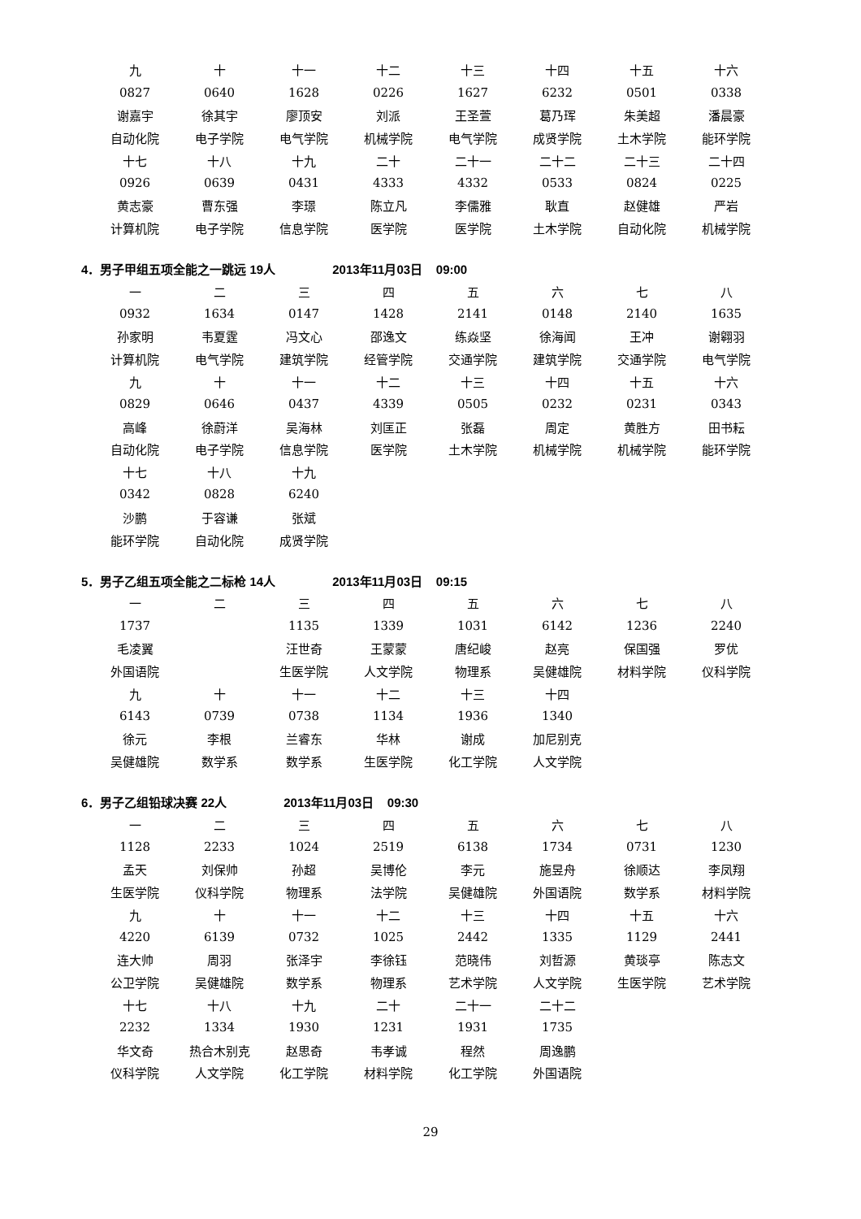| 九 | 十 | 十一 | 十二 | 十三 | 十四 | 十五 | 十六 |
| 0827 | 0640 | 1628 | 0226 | 1627 | 6232 | 0501 | 0338 |
| 谢嘉宇 | 徐其宇 | 廖顶安 | 刘派 | 王圣萱 | 葛乃珲 | 朱美超 | 潘晨豪 |
| 自动化院 | 电子学院 | 电气学院 | 机械学院 | 电气学院 | 成贤学院 | 土木学院 | 能环学院 |
| 十七 | 十八 | 十九 | 二十 | 二十一 | 二十二 | 二十三 | 二十四 |
| 0926 | 0639 | 0431 | 4333 | 4332 | 0533 | 0824 | 0225 |
| 黄志豪 | 曹东强 | 李璟 | 陈立凡 | 李儒雅 | 耿直 | 赵健雄 | 严岩 |
| 计算机院 | 电子学院 | 信息学院 | 医学院 | 医学院 | 土木学院 | 自动化院 | 机械学院 |
4．男子甲组五项全能之一跳远 19人 2013年11月03日 09:00
| 一 | 二 | 三 | 四 | 五 | 六 | 七 | 八 |
| 0932 | 1634 | 0147 | 1428 | 2141 | 0148 | 2140 | 1635 |
| 孙家明 | 韦夏霆 | 冯文心 | 邵逸文 | 练焱坚 | 徐海闻 | 王冲 | 谢翱羽 |
| 计算机院 | 电气学院 | 建筑学院 | 经管学院 | 交通学院 | 建筑学院 | 交通学院 | 电气学院 |
| 九 | 十 | 十一 | 十二 | 十三 | 十四 | 十五 | 十六 |
| 0829 | 0646 | 0437 | 4339 | 0505 | 0232 | 0231 | 0343 |
| 高峰 | 徐蔚洋 | 吴海林 | 刘匡正 | 张磊 | 周定 | 黄胜方 | 田书耘 |
| 自动化院 | 电子学院 | 信息学院 | 医学院 | 土木学院 | 机械学院 | 机械学院 | 能环学院 |
| 十七 | 十八 | 十九 | | | | | |
| 0342 | 0828 | 6240 | | | | | |
| 沙鹏 | 于容谦 | 张斌 | | | | | |
| 能环学院 | 自动化院 | 成贤学院 | | | | | |
5．男子乙组五项全能之二标枪 14人 2013年11月03日 09:15
| 一 | 二 | 三 | 四 | 五 | 六 | 七 | 八 |
| 1737 | | 1135 | 1339 | 1031 | 6142 | 1236 | 2240 |
| 毛凌翼 | | 汪世奇 | 王蒙蒙 | 唐纪峻 | 赵亮 | 保国强 | 罗优 |
| 外国语院 | | 生医学院 | 人文学院 | 物理系 | 吴健雄院 | 材料学院 | 仪科学院 |
| 九 | 十 | 十一 | 十二 | 十三 | 十四 | | |
| 6143 | 0739 | 0738 | 1134 | 1936 | 1340 | | |
| 徐元 | 李根 | 兰睿东 | 华林 | 谢成 | 加尼别克 | | |
| 吴健雄院 | 数学系 | 数学系 | 生医学院 | 化工学院 | 人文学院 | | |
6．男子乙组铅球决赛 22人 2013年11月03日 09:30
| 一 | 二 | 三 | 四 | 五 | 六 | 七 | 八 |
| 1128 | 2233 | 1024 | 2519 | 6138 | 1734 | 0731 | 1230 |
| 孟天 | 刘保帅 | 孙超 | 吴博伦 | 李元 | 施昱舟 | 徐顺达 | 李凤翔 |
| 生医学院 | 仪科学院 | 物理系 | 法学院 | 吴健雄院 | 外国语院 | 数学系 | 材料学院 |
| 九 | 十 | 十一 | 十二 | 十三 | 十四 | 十五 | 十六 |
| 4220 | 6139 | 0732 | 1025 | 2442 | 1335 | 1129 | 2441 |
| 连大帅 | 周羽 | 张泽宇 | 李徐钰 | 范晓伟 | 刘哲源 | 黄琰亭 | 陈志文 |
| 公卫学院 | 吴健雄院 | 数学系 | 物理系 | 艺术学院 | 人文学院 | 生医学院 | 艺术学院 |
| 十七 | 十八 | 十九 | 二十 | 二十一 | 二十二 | | |
| 2232 | 1334 | 1930 | 1231 | 1931 | 1735 | | |
| 华文奇 | 热合木别克 | 赵思奇 | 韦孝诚 | 程然 | 周逸鹏 | | |
| 仪科学院 | 人文学院 | 化工学院 | 材料学院 | 化工学院 | 外国语院 | | |
29